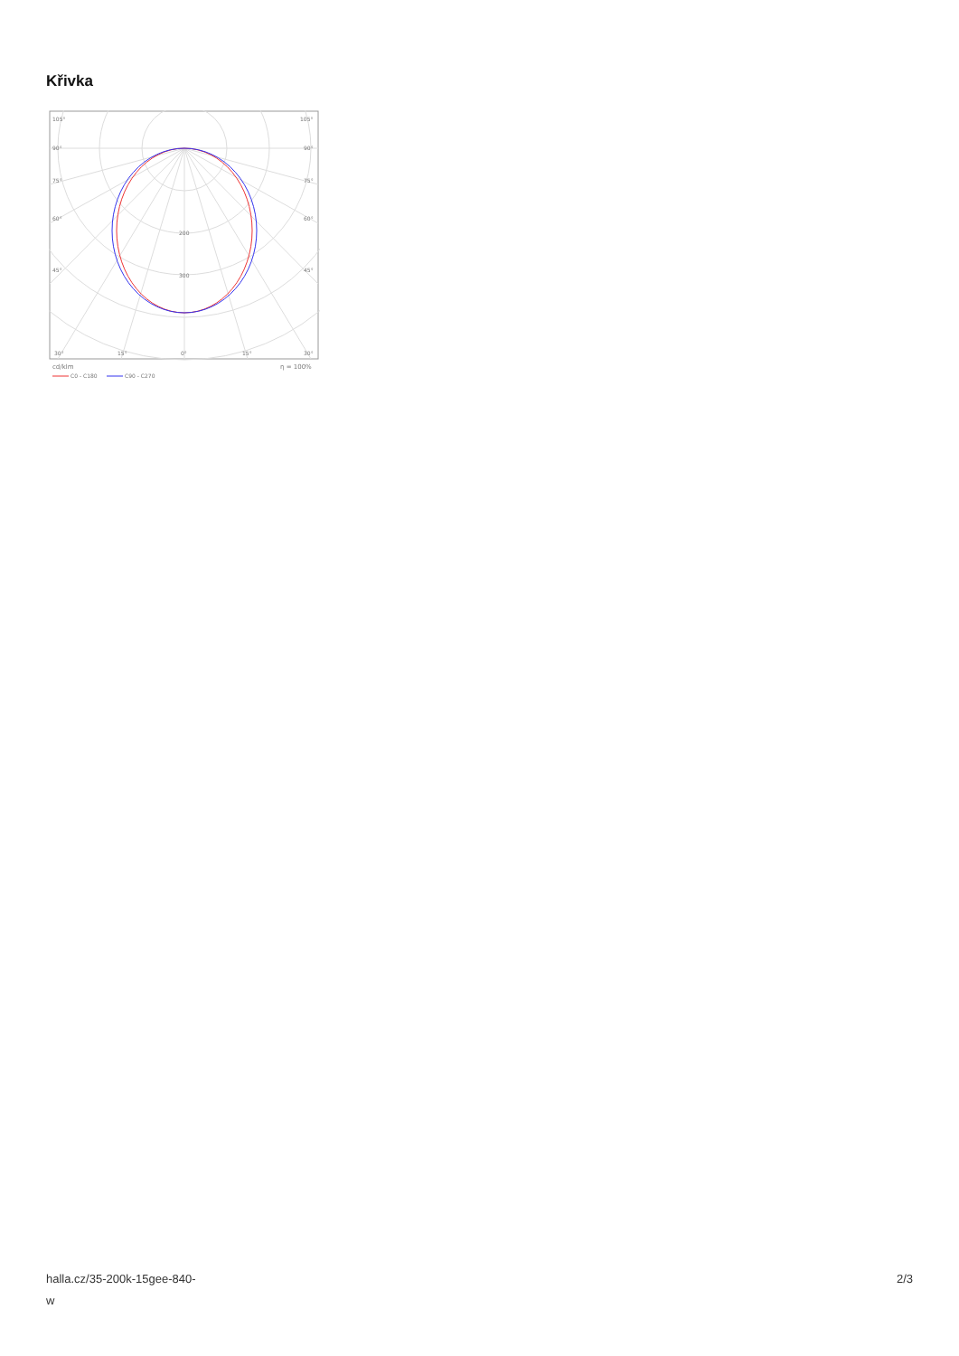Křivka
105°
105°
90°
90°
75°
75°
60°
60°
45°
45°
200
300
30°
15°
0°
15°
30°
cd/klm
η = 100%
C0 - C180
C90 - C270
halla.cz/35-200k-15gee-840-
w
2/3